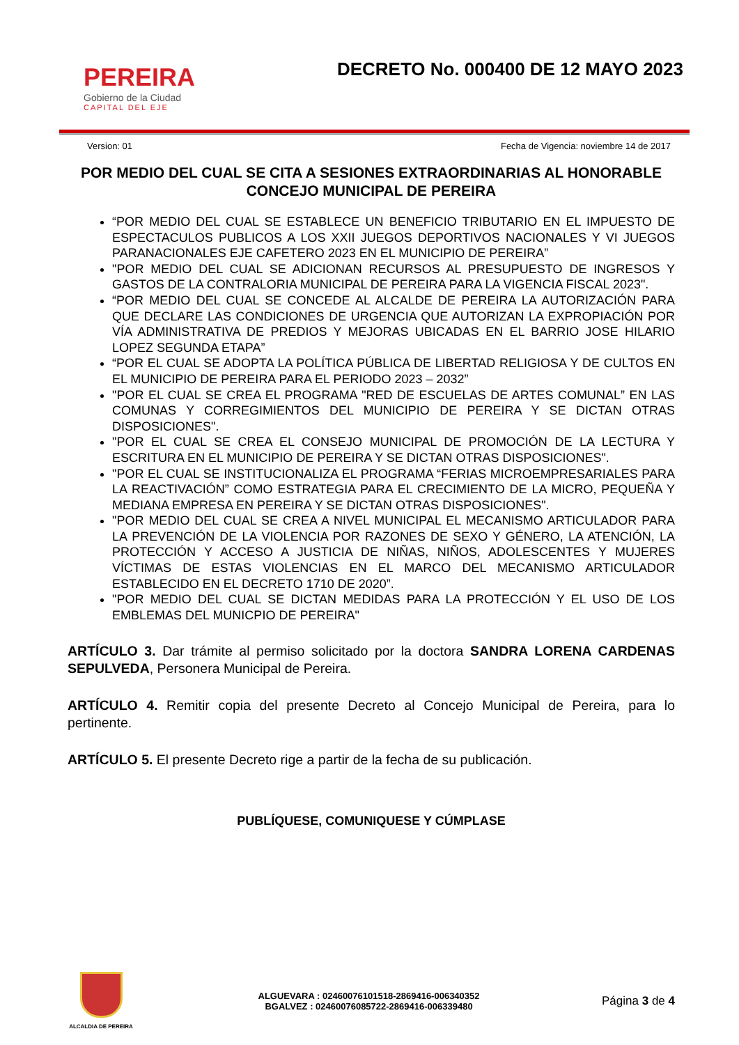PEREIRA
Gobierno de la Ciudad
CAPITAL DEL EJE
DECRETO No. 000400 DE 12 MAYO 2023
Version: 01 Fecha de Vigencia: noviembre 14 de 2017
POR MEDIO DEL CUAL SE CITA A SESIONES EXTRAORDINARIAS AL HONORABLE CONCEJO MUNICIPAL DE PEREIRA
“POR MEDIO DEL CUAL SE ESTABLECE UN BENEFICIO TRIBUTARIO EN EL IMPUESTO DE ESPECTACULOS PUBLICOS A LOS XXII JUEGOS DEPORTIVOS NACIONALES Y VI JUEGOS PARANACIONALES EJE CAFETERO 2023 EN EL MUNICIPIO DE PEREIRA”
"POR MEDIO DEL CUAL SE ADICIONAN RECURSOS AL PRESUPUESTO DE INGRESOS Y GASTOS DE LA CONTRALORIA MUNICIPAL DE PEREIRA PARA LA VIGENCIA FISCAL 2023".
“POR MEDIO DEL CUAL SE CONCEDE AL ALCALDE DE PEREIRA LA AUTORIZACIÓN PARA QUE DECLARE LAS CONDICIONES DE URGENCIA QUE AUTORIZAN LA EXPROPIACIÓN POR VÍA ADMINISTRATIVA DE PREDIOS Y MEJORAS UBICADAS EN EL BARRIO JOSE HILARIO LOPEZ SEGUNDA ETAPA”
“POR EL CUAL SE ADOPTA LA POLÍTICA PÚBLICA DE LIBERTAD RELIGIOSA Y DE CULTOS EN EL MUNICIPIO DE PEREIRA PARA EL PERIODO 2023 – 2032”
"POR EL CUAL SE CREA EL PROGRAMA "RED DE ESCUELAS DE ARTES COMUNAL” EN LAS COMUNAS Y CORREGIMIENTOS DEL MUNICIPIO DE PEREIRA Y SE DICTAN OTRAS DISPOSICIONES".
"POR EL CUAL SE CREA EL CONSEJO MUNICIPAL DE PROMOCIÓN DE LA LECTURA Y ESCRITURA EN EL MUNICIPIO DE PEREIRA Y SE DICTAN OTRAS DISPOSICIONES".
"POR EL CUAL SE INSTITUCIONALIZA EL PROGRAMA “FERIAS MICROEMPRESARIALES PARA LA REACTIVACIÓN” COMO ESTRATEGIA PARA EL CRECIMIENTO DE LA MICRO, PEQUEÑA Y MEDIANA EMPRESA EN PEREIRA Y SE DICTAN OTRAS DISPOSICIONES".
"POR MEDIO DEL CUAL SE CREA A NIVEL MUNICIPAL EL MECANISMO ARTICULADOR PARA LA PREVENCIÓN DE LA VIOLENCIA POR RAZONES DE SEXO Y GÉNERO, LA ATENCIÓN, LA PROTECCIÓN Y ACCESO A JUSTICIA DE NIÑAS, NIÑOS, ADOLESCENTES Y MUJERES VÍCTIMAS DE ESTAS VIOLENCIAS EN EL MARCO DEL MECANISMO ARTICULADOR ESTABLECIDO EN EL DECRETO 1710 DE 2020”.
"POR MEDIO DEL CUAL SE DICTAN MEDIDAS PARA LA PROTECCIÓN Y EL USO DE LOS EMBLEMAS DEL MUNICPIO DE PEREIRA"
ARTÍCULO 3. Dar trámite al permiso solicitado por la doctora SANDRA LORENA CARDENAS SEPULVEDA, Personera Municipal de Pereira.
ARTÍCULO 4. Remitir copia del presente Decreto al Concejo Municipal de Pereira, para lo pertinente.
ARTÍCULO 5. El presente Decreto rige a partir de la fecha de su publicación.
PUBLÍQUESE, COMUNIQUESE Y CÚMPLASE
ALCALDIA DE PEREIRA
ALGUEVARA : 02460076101518-2869416-006340352
BGALVEZ : 02460076085722-2869416-006339480
Página 3 de 4